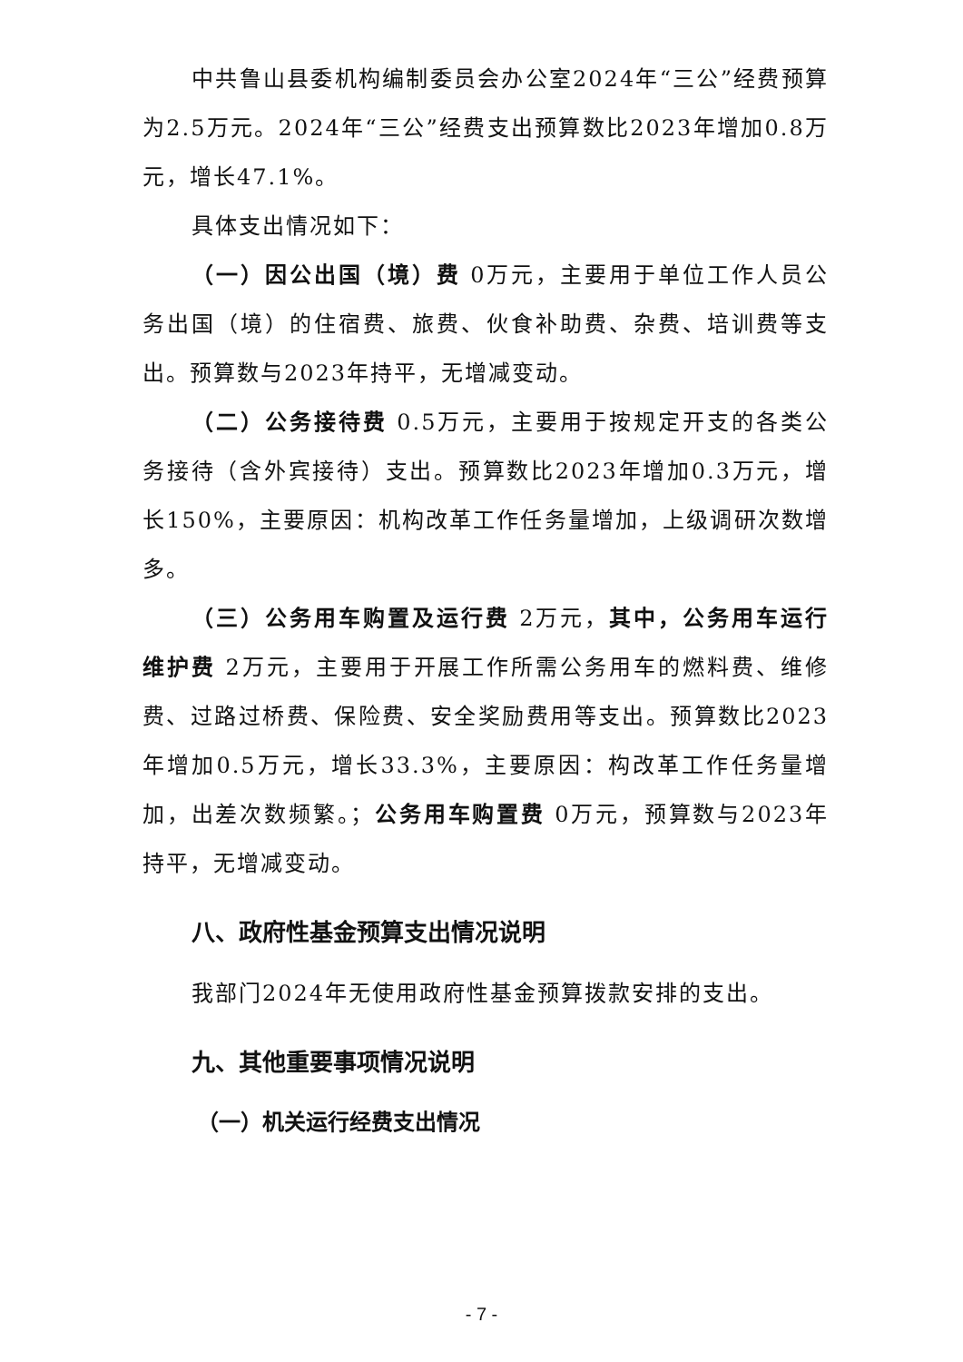中共鲁山县委机构编制委员会办公室2024年“三公”经费预算为2.5万元。2024年“三公”经费支出预算数比2023年增加0.8万元，增长47.1%。
具体支出情况如下：
（一）因公出国（境）费 0万元，主要用于单位工作人员公务出国（境）的住宿费、旅费、伙食补助费、杂费、培训费等支出。预算数与2023年持平，无增减变动。
（二）公务接待费 0.5万元，主要用于按规定开支的各类公务接待（含外宾接待）支出。预算数比2023年增加0.3万元，增长150%，主要原因：机构改革工作任务量增加，上级调研次数增多。
（三）公务用车购置及运行费 2万元，其中，公务用车运行维护费 2万元，主要用于开展工作所需公务用车的燃料费、维修费、过路过桥费、保险费、安全奖励费用等支出。预算数比2023年增加0.5万元，增长33.3%，主要原因：构改革工作任务量增加，出差次数频繁。；公务用车购置费 0万元，预算数与2023年持平，无增减变动。
八、政府性基金预算支出情况说明
我部门2024年无使用政府性基金预算拨款安排的支出。
九、其他重要事项情况说明
（一）机关运行经费支出情况
- 7 -